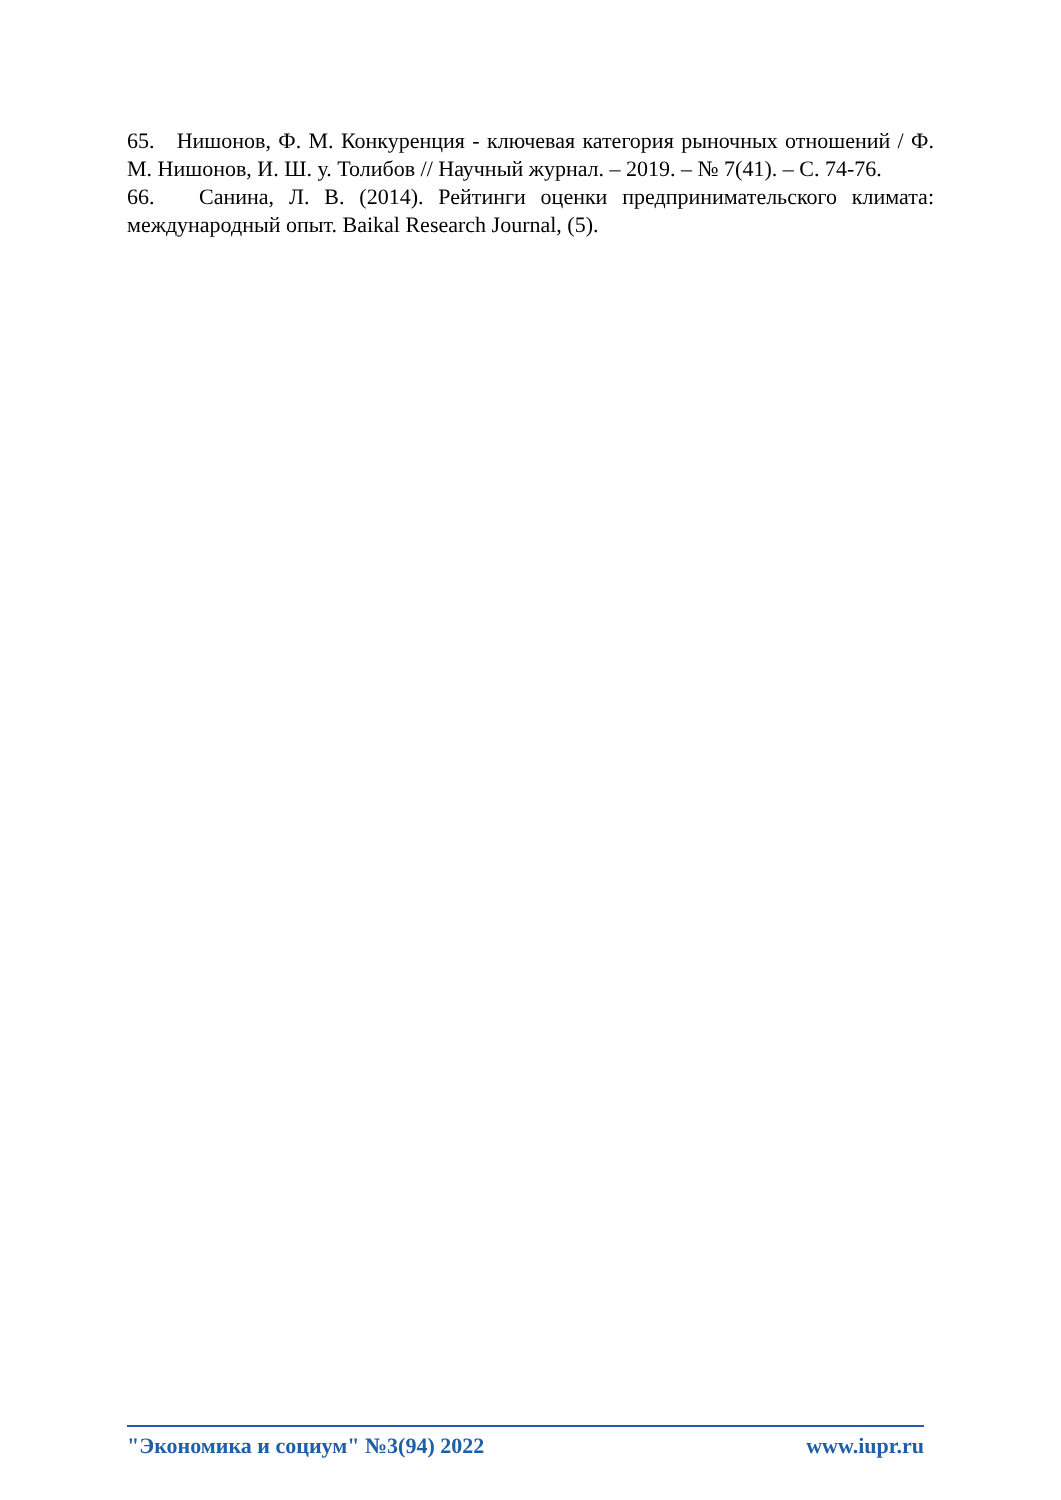65. Нишонов, Ф. М. Конкуренция - ключевая категория рыночных отношений / Ф. М. Нишонов, И. Ш. у. Толибов // Научный журнал. – 2019. – № 7(41). – С. 74-76.
66. Санина, Л. В. (2014). Рейтинги оценки предпринимательского климата: международный опыт. Baikal Research Journal, (5).
"Экономика и социум" №3(94) 2022 www.iupr.ru